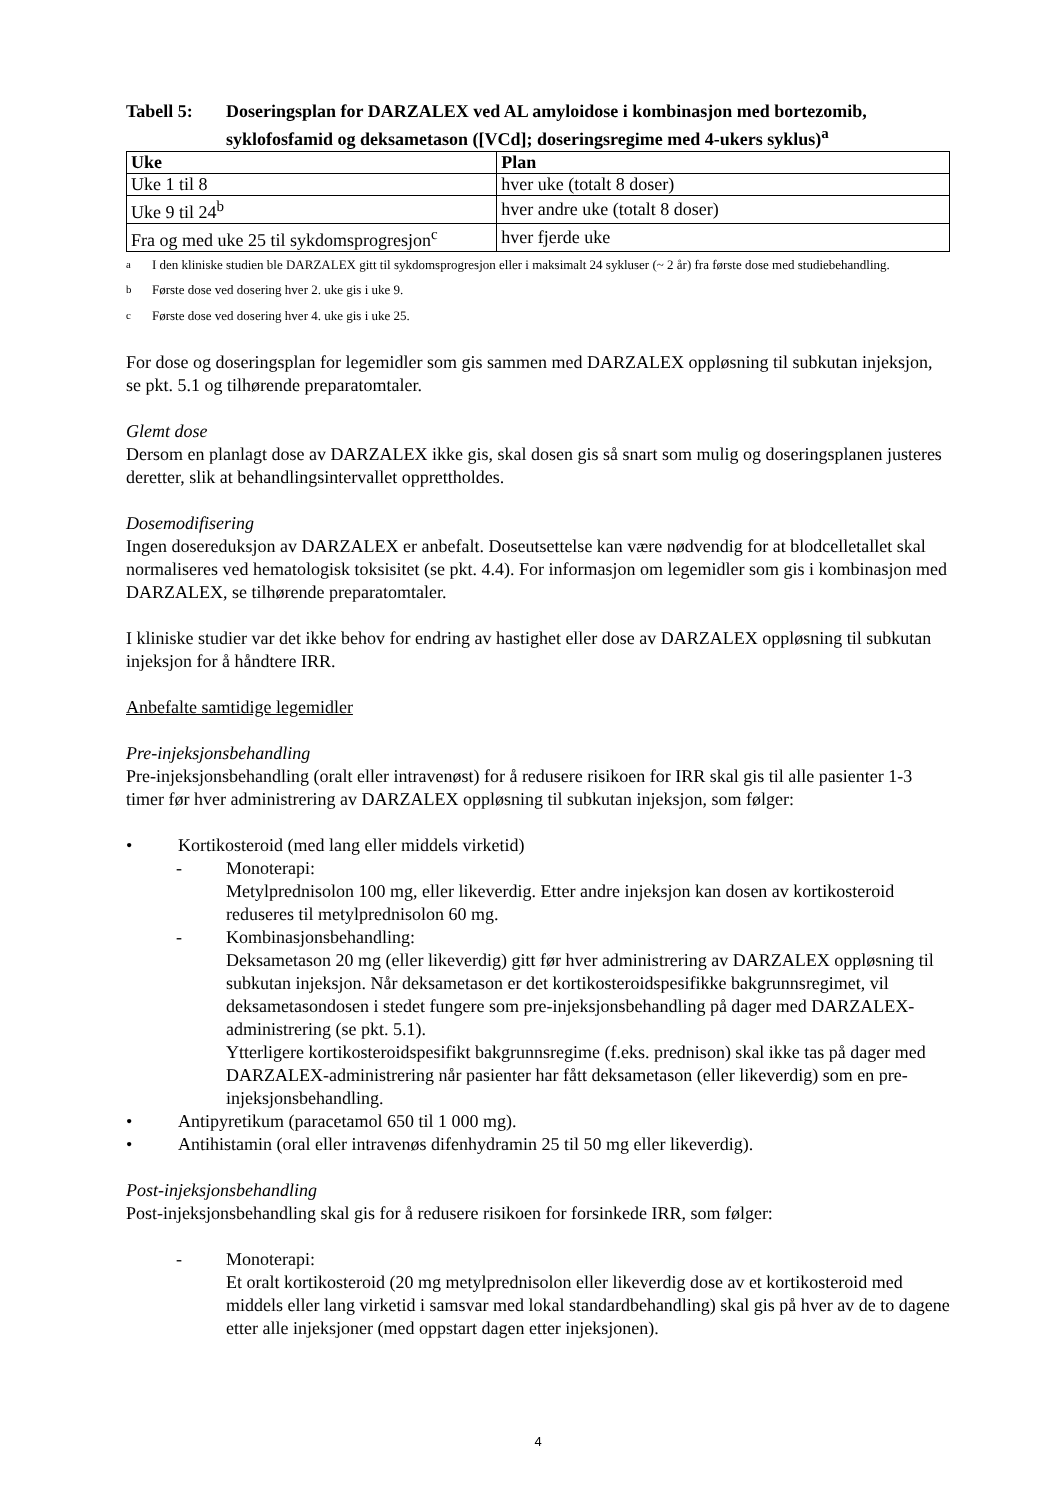Tabell 5: Doseringsplan for DARZALEX ved AL amyloidose i kombinasjon med bortezomib, syklofosfamid og deksametason ([VCd]; doseringsregime med 4-ukers syklus)<sup>a</sup>
| Uke | Plan |
| --- | --- |
| Uke 1 til 8 | hver uke (totalt 8 doser) |
| Uke 9 til 24<sup>b</sup> | hver andre uke (totalt 8 doser) |
| Fra og med uke 25 til sykdomsprogresjon<sup>c</sup> | hver fjerde uke |
<sup>a</sup> I den kliniske studien ble DARZALEX gitt til sykdomsprogresjon eller i maksimalt 24 sykluser (~ 2 år) fra første dose med studiebehandling.
<sup>b</sup> Første dose ved dosering hver 2. uke gis i uke 9.
<sup>c</sup> Første dose ved dosering hver 4. uke gis i uke 25.
For dose og doseringsplan for legemidler som gis sammen med DARZALEX oppløsning til subkutan injeksjon, se pkt. 5.1 og tilhørende preparatomtaler.
Glemt dose
Dersom en planlagt dose av DARZALEX ikke gis, skal dosen gis så snart som mulig og doseringsplanen justeres deretter, slik at behandlingsintervallet opprettholdes.
Dosemodifisering
Ingen dosereduksjon av DARZALEX er anbefalt. Doseutsettelse kan være nødvendig for at blodcelletallet skal normaliseres ved hematologisk toksisitet (se pkt. 4.4). For informasjon om legemidler som gis i kombinasjon med DARZALEX, se tilhørende preparatomtaler.
I kliniske studier var det ikke behov for endring av hastighet eller dose av DARZALEX oppløsning til subkutan injeksjon for å håndtere IRR.
Anbefalte samtidige legemidler
Pre-injeksjonsbehandling
Pre-injeksjonsbehandling (oralt eller intravenøst) for å redusere risikoen for IRR skal gis til alle pasienter 1-3 timer før hver administrering av DARZALEX oppløsning til subkutan injeksjon, som følger:
• Kortikosteroid (med lang eller middels virketid)
- Monoterapi:
Metylprednisolon 100 mg, eller likeverdig. Etter andre injeksjon kan dosen av kortikosteroid reduseres til metylprednisolon 60 mg.
- Kombinasjonsbehandling:
Deksametason 20 mg (eller likeverdig) gitt før hver administrering av DARZALEX oppløsning til subkutan injeksjon. Når deksametason er det kortikosteroidspesifikke bakgrunnsregimet, vil deksametasondosen i stedet fungere som pre-injeksjonsbehandling på dager med DARZALEX-administrering (se pkt. 5.1).
Ytterligere kortikosteroidspesifikt bakgrunnsregime (f.eks. prednison) skal ikke tas på dager med DARZALEX-administrering når pasienter har fått deksametason (eller likeverdig) som en pre-injeksjonsbehandling.
• Antipyretikum (paracetamol 650 til 1 000 mg).
• Antihistamin (oral eller intravenøs difenhydramin 25 til 50 mg eller likeverdig).
Post-injeksjonsbehandling
Post-injeksjonsbehandling skal gis for å redusere risikoen for forsinkede IRR, som følger:
- Monoterapi:
Et oralt kortikosteroid (20 mg metylprednisolon eller likeverdig dose av et kortikosteroid med middels eller lang virketid i samsvar med lokal standardbehandling) skal gis på hver av de to dagene etter alle injeksjoner (med oppstart dagen etter injeksjonen).
4